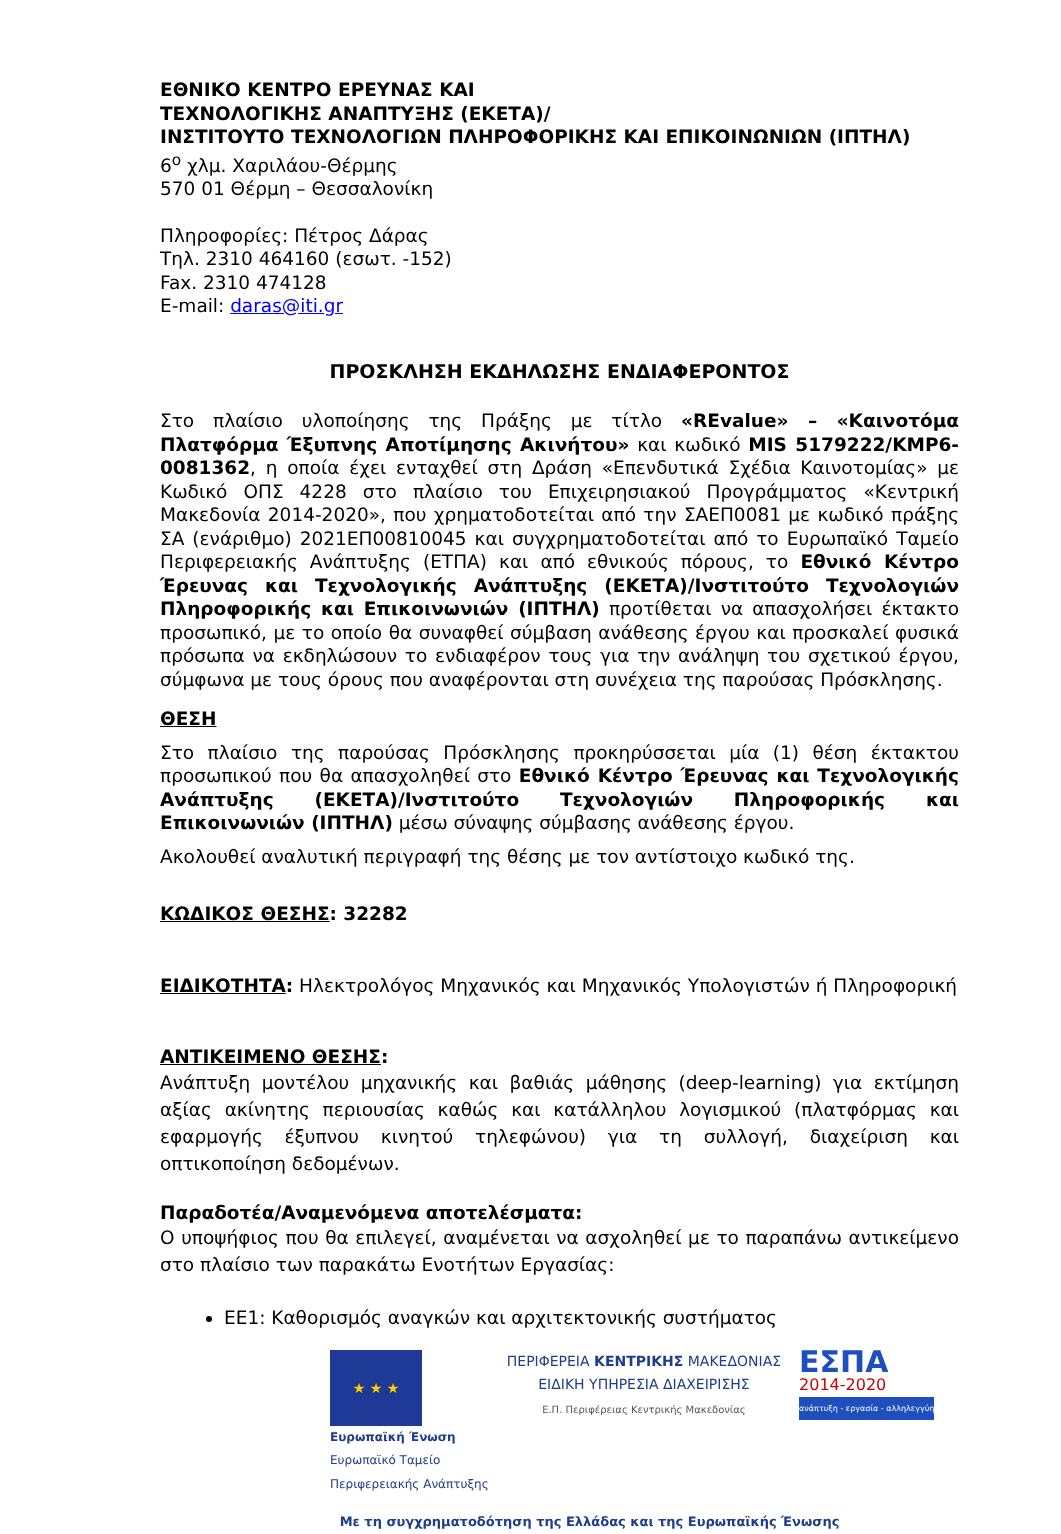ΕΘΝΙΚΟ ΚΕΝΤΡΟ ΕΡΕΥΝΑΣ ΚΑΙ
ΤΕΧΝΟΛΟΓΙΚΗΣ ΑΝΑΠΤΥΞΗΣ (ΕΚΕΤΑ)/
ΙΝΣΤΙΤΟΥΤΟ ΤΕΧΝΟΛΟΓΙΩΝ ΠΛΗΡΟΦΟΡΙΚΗΣ ΚΑΙ ΕΠΙΚΟΙΝΩΝΙΩΝ (ΙΠΤΗΛ)
6<sup>ο</sup> χλμ. Χαριλάου-Θέρμης
570 01 Θέρμη – Θεσσαλονίκη
Πληροφορίες: Πέτρος Δάρας
Τηλ. 2310 464160 (εσωτ. -152)
Fax. 2310 474128
E-mail: daras@iti.gr
ΠΡΟΣΚΛΗΣΗ ΕΚΔΗΛΩΣΗΣ ΕΝΔΙΑΦΕΡΟΝΤΟΣ
Στο πλαίσιο υλοποίησης της Πράξης με τίτλο «REvalue» – «Καινοτόμα Πλατφόρμα Έξυπνης Αποτίμησης Ακινήτου» και κωδικό MIS 5179222/ΚΜΡ6-0081362, η οποία έχει ενταχθεί στη Δράση «Επενδυτικά Σχέδια Καινοτομίας» με Κωδικό ΟΠΣ 4228 στο πλαίσιο του Επιχειρησιακού Προγράμματος «Κεντρική Μακεδονία 2014-2020», που χρηματοδοτείται από την ΣΑΕΠ0081 με κωδικό πράξης ΣΑ (ενάριθμο) 2021ΕΠ00810045 και συγχρηματοδοτείται από το Ευρωπαϊκό Ταμείο Περιφερειακής Ανάπτυξης (ΕΤΠΑ) και από εθνικούς πόρους, το Εθνικό Κέντρο Έρευνας και Τεχνολογικής Ανάπτυξης (ΕΚΕΤΑ)/Ινστιτούτο Τεχνολογιών Πληροφορικής και Επικοινωνιών (ΙΠΤΗΛ) προτίθεται να απασχολήσει έκτακτο προσωπικό, με το οποίο θα συναφθεί σύμβαση ανάθεσης έργου και προσκαλεί φυσικά πρόσωπα να εκδηλώσουν το ενδιαφέρον τους για την ανάληψη του σχετικού έργου, σύμφωνα με τους όρους που αναφέρονται στη συνέχεια της παρούσας Πρόσκλησης.
ΘΕΣΗ
Στο πλαίσιο της παρούσας Πρόσκλησης προκηρύσσεται μία (1) θέση έκτακτου προσωπικού που θα απασχοληθεί στο Εθνικό Κέντρο Έρευνας και Τεχνολογικής Ανάπτυξης (ΕΚΕΤΑ)/Ινστιτούτο Τεχνολογιών Πληροφορικής και Επικοινωνιών (ΙΠΤΗΛ) μέσω σύναψης σύμβασης ανάθεσης έργου.
Ακολουθεί αναλυτική περιγραφή της θέσης με τον αντίστοιχο κωδικό της.
ΚΩΔΙΚΟΣ ΘΕΣΗΣ: 32282
ΕΙΔΙΚΟΤΗΤΑ: Ηλεκτρολόγος Μηχανικός και Μηχανικός Υπολογιστών ή Πληροφορική
ΑΝΤΙΚΕΙΜΕΝΟ ΘΕΣΗΣ:
Ανάπτυξη μοντέλου μηχανικής και βαθιάς μάθησης (deep-learning) για εκτίμηση αξίας ακίνητης περιουσίας καθώς και κατάλληλου λογισμικού (πλατφόρμας και εφαρμογής έξυπνου κινητού τηλεφώνου) για τη συλλογή, διαχείριση και οπτικοποίηση δεδομένων.
Παραδοτέα/Αναμενόμενα αποτελέσματα:
Ο υποψήφιος που θα επιλεγεί, αναμένεται να ασχοληθεί με το παραπάνω αντικείμενο στο πλαίσιο των παρακάτω Ενοτήτων Εργασίας:
ΕΕ1: Καθορισμός αναγκών και αρχιτεκτονικής συστήματος
★ ★ ★
Ευρωπαϊκή Ένωση
Ευρωπαϊκό Ταμείο
Περιφερειακής Ανάπτυξης
ΠΕΡΙΦΕΡΕΙΑ ΚΕΝΤΡΙΚΗΣ ΜΑΚΕΔΟΝΙΑΣ
ΕΙΔΙΚΗ ΥΠΗΡΕΣΙΑ ΔΙΑΧΕΙΡΙΣΗΣ
Ε.Π. Περιφέρειας Κεντρικής Μακεδονίας
ΕΣΠΑ
2014-2020
ανάπτυξη - εργασία - αλληλεγγύη
Με τη συγχρηματοδότηση της Ελλάδας και της Ευρωπαϊκής Ένωσης